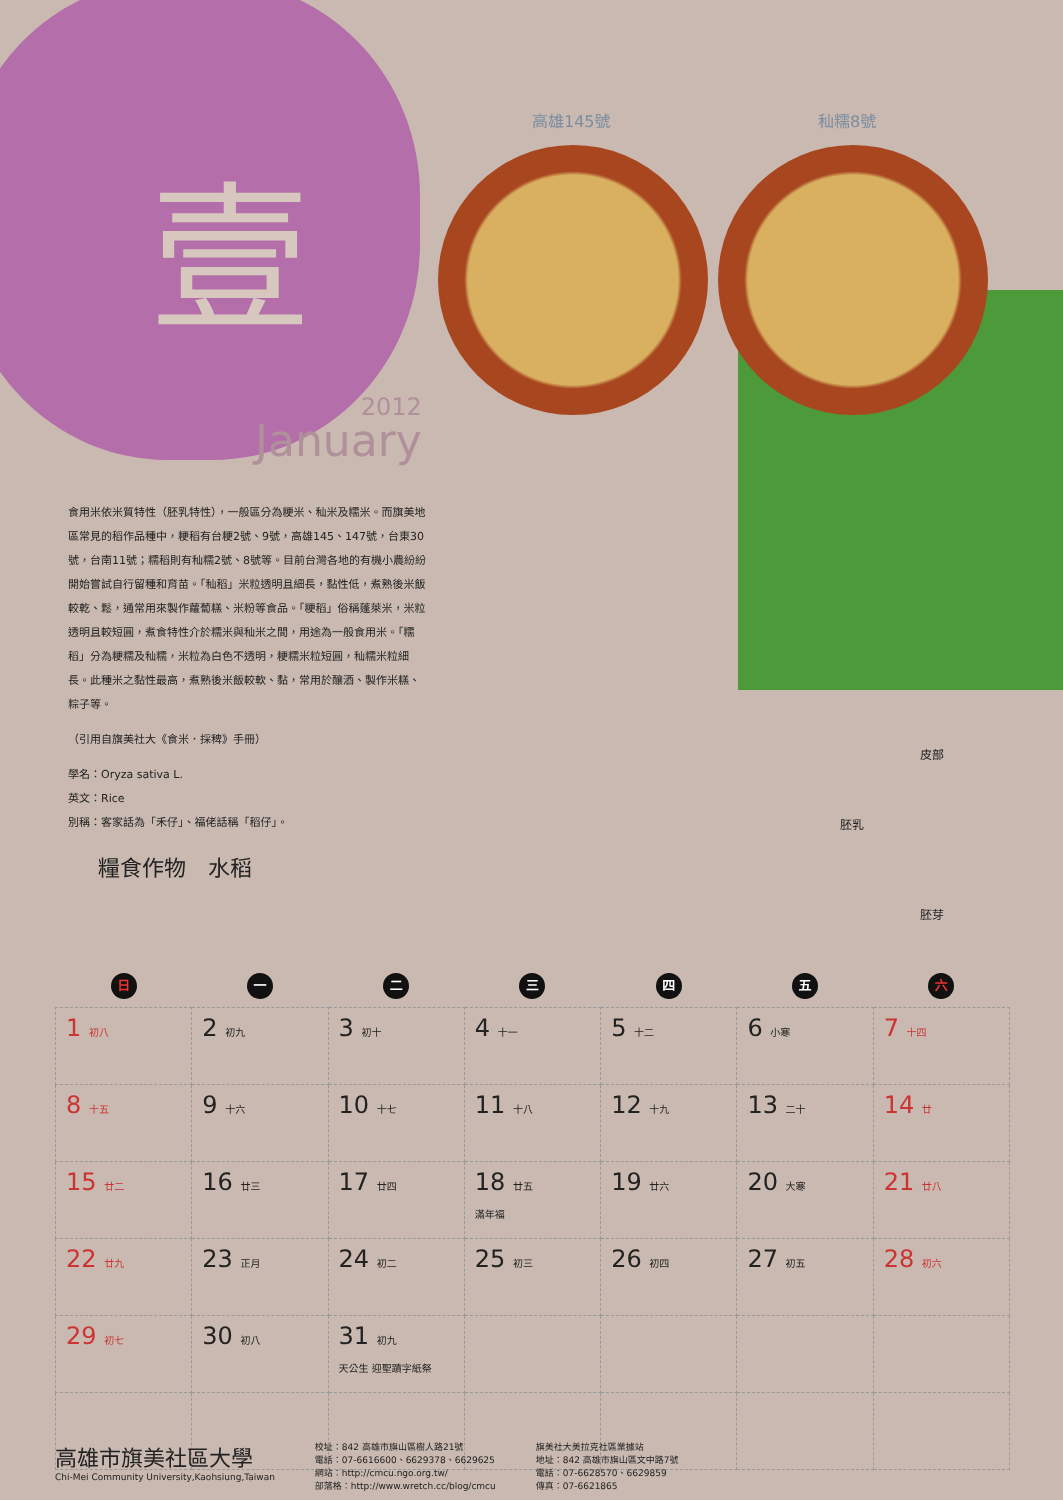壹
2012
January
高雄145號 秈糯8號
食用米依米質特性（胚乳特性），一般區分為粳米、秈米及糯米。而旗美地區常見的稻作品種中，粳稻有台粳2號、9號，高雄145、147號，台東30號，台南11號；糯稻則有秈糯2號、8號等。目前台灣各地的有機小農紛紛開始嘗試自行留種和育苗。「秈稻」米粒透明且細長，黏性低，煮熟後米飯較乾、鬆，通常用來製作蘿蔔糕、米粉等食品。「粳稻」俗稱蓬萊米，米粒透明且較短圓，煮食特性介於糯米與秈米之間，用途為一般食用米。「糯稻」分為粳糯及秈糯，米粒為白色不透明，粳糯米粒短圓，秈糯米粒細長。此種米之黏性最高，煮熟後米飯較軟、黏，常用於釀酒、製作米糕、粽子等。
（引用自旗美社大《食米．採稗》手冊）
學名：Oryza sativa L.
英文：Rice
別稱：客家話為「禾仔」、福佬話稱「稻仔」。
糧食作物　水稻
皮部
胚乳
胚芽
| 日 | 一 | 二 | 三 | 四 | 五 | 六 |
| --- | --- | --- | --- | --- | --- | --- |
| 1 初八 | 2 初九 | 3 初十 | 4 十一 | 5 十二 | 6 小寒 | 7 十四 |
| 8 十五 | 9 十六 | 10 十七 | 11 十八 | 12 十九 | 13 二十 | 14 廿 |
| 15 廿二 | 16 廿三 | 17 廿四 | 18 廿五 滿年福 | 19 廿六 | 20 大寒 | 21 廿八 |
| 22 廿九 | 23 正月 | 24 初二 | 25 初三 | 26 初四 | 27 初五 | 28 初六 |
| 29 初七 | 30 初八 | 31 初九 天公生 迎聖蹟字紙祭 | | | | |
高雄市旗美社區大學
Chi-Mei Community University,Kaohsiung,Taiwan
校址：842 高雄市旗山區樹人路21號
電話：07-6616600、6629378、6629625
網站：http://cmcu.ngo.org.tw/
部落格：http://www.wretch.cc/blog/cmcu
旗美社大美拉克社區業據站
地址：842 高雄市旗山區文中路7號
電話：07-6628570、6629859
傳真：07-6621865